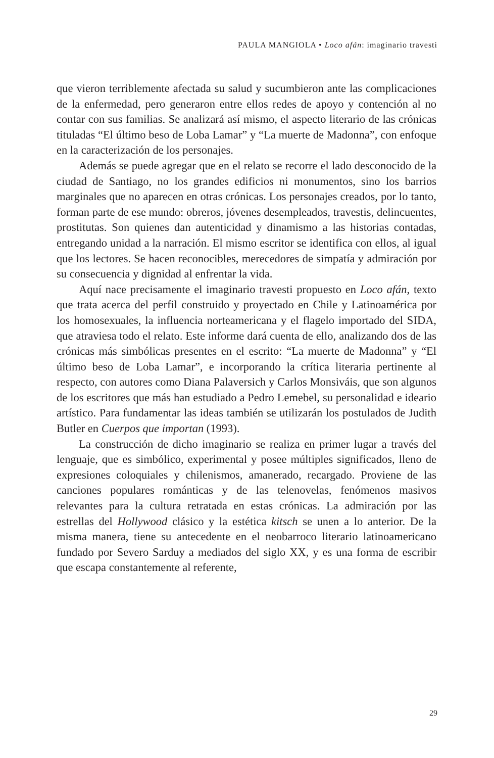PAULA MANGIOLA • Loco afán: imaginario travesti
que vieron terriblemente afectada su salud y sucumbieron ante las complicaciones de la enfermedad, pero generaron entre ellos redes de apoyo y contención al no contar con sus familias. Se analizará así mismo, el aspecto literario de las crónicas tituladas “El último beso de Loba Lamar” y “La muerte de Madonna”, con enfoque en la caracterización de los personajes.
Además se puede agregar que en el relato se recorre el lado desconocido de la ciudad de Santiago, no los grandes edificios ni monumentos, sino los barrios marginales que no aparecen en otras crónicas. Los personajes creados, por lo tanto, forman parte de ese mundo: obreros, jóvenes desempleados, travestis, delincuentes, prostitutas. Son quienes dan autenticidad y dinamismo a las historias contadas, entregando unidad a la narración. El mismo escritor se identifica con ellos, al igual que los lectores. Se hacen reconocibles, merecedores de simpatía y admiración por su consecuencia y dignidad al enfrentar la vida.
Aquí nace precisamente el imaginario travesti propuesto en Loco afán, texto que trata acerca del perfil construido y proyectado en Chile y Latinoamérica por los homosexuales, la influencia norteamericana y el flagelo importado del SIDA, que atraviesa todo el relato. Este informe dará cuenta de ello, analizando dos de las crónicas más simbólicas presentes en el escrito: “La muerte de Madonna” y “El último beso de Loba Lamar”, e incorporando la crítica literaria pertinente al respecto, con autores como Diana Palaversich y Carlos Monsiváis, que son algunos de los escritores que más han estudiado a Pedro Lemebel, su personalidad e ideario artístico. Para fundamentar las ideas también se utilizarán los postulados de Judith Butler en Cuerpos que importan (1993).
La construcción de dicho imaginario se realiza en primer lugar a través del lenguaje, que es simbólico, experimental y posee múltiples significados, lleno de expresiones coloquiales y chilenismos, amanerado, recargado. Proviene de las canciones populares románticas y de las telenovelas, fenómenos masivos relevantes para la cultura retratada en estas crónicas. La admiración por las estrellas del Hollywood clásico y la estética kitsch se unen a lo anterior. De la misma manera, tiene su antecedente en el neobarroco literario latinoamericano fundado por Severo Sarduy a mediados del siglo XX, y es una forma de escribir que escapa constantemente al referente,
29